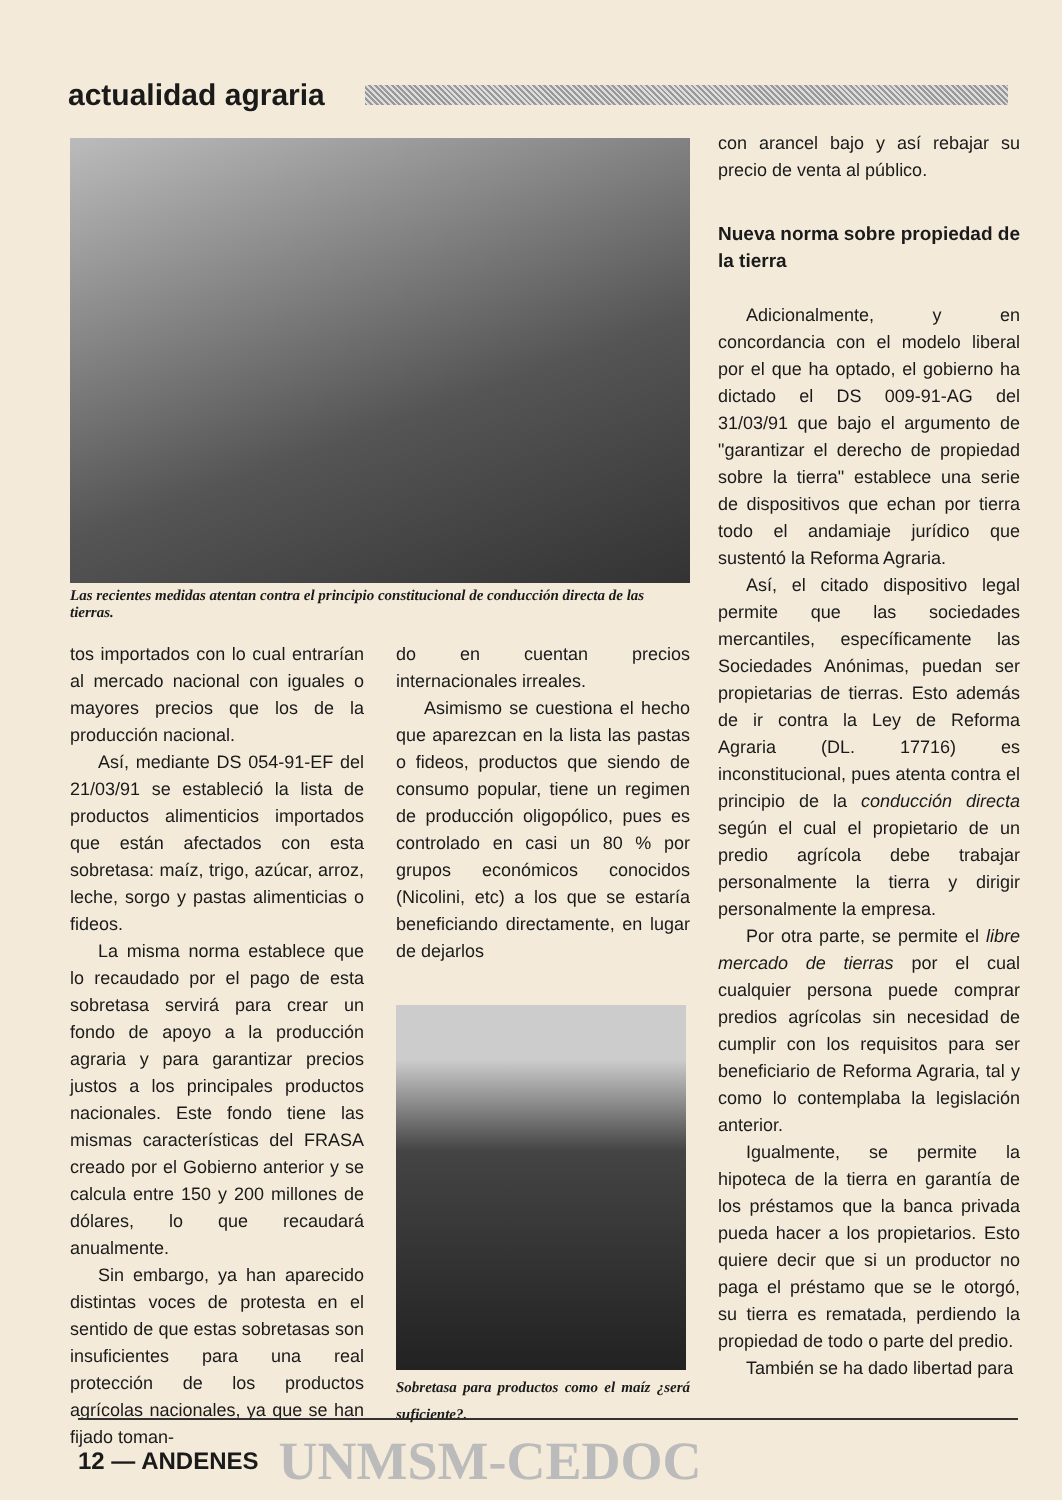actualidad agraria
Las recientes medidas atentan contra el principio constitucional de conducción directa de las tierras.
tos importados con lo cual entrarían al mercado nacional con iguales o mayores precios que los de la producción nacional.
Así, mediante DS 054-91-EF del 21/03/91 se estableció la lista de productos alimenticios importados que están afectados con esta sobretasa: maíz, trigo, azúcar, arroz, leche, sorgo y pastas alimenticias o fideos.
La misma norma establece que lo recaudado por el pago de esta sobretasa servirá para crear un fondo de apoyo a la producción agraria y para garantizar precios justos a los principales productos nacionales. Este fondo tiene las mismas características del FRASA creado por el Gobierno anterior y se calcula entre 150 y 200 millones de dólares, lo que recaudará anualmente.
Sin embargo, ya han aparecido distintas voces de protesta en el sentido de que estas sobretasas son insuficientes para una real protección de los productos agrícolas nacionales, ya que se han fijado toman-
do en cuentan precios internacionales irreales.
Asimismo se cuestiona el hecho que aparezcan en la lista las pastas o fideos, productos que siendo de consumo popular, tiene un regimen de producción oligopólico, pues es controlado en casi un 80 % por grupos económicos conocidos (Nicolini, etc) a los que se estaría beneficiando directamente, en lugar de dejarlos
Sobretasa para productos como el maíz ¿será suficiente?.
con arancel bajo y así rebajar su precio de venta al público.
Nueva norma sobre propiedad de la tierra
Adicionalmente, y en concordancia con el modelo liberal por el que ha optado, el gobierno ha dictado el DS 009-91-AG del 31/03/91 que bajo el argumento de "garantizar el derecho de propiedad sobre la tierra" establece una serie de dispositivos que echan por tierra todo el andamiaje jurídico que sustentó la Reforma Agraria.
Así, el citado dispositivo legal permite que las sociedades mercantiles, específicamente las Sociedades Anónimas, puedan ser propietarias de tierras. Esto además de ir contra la Ley de Reforma Agraria (DL. 17716) es inconstitucional, pues atenta contra el principio de la conducción directa según el cual el propietario de un predio agrícola debe trabajar personalmente la tierra y dirigir personalmente la empresa.
Por otra parte, se permite el libre mercado de tierras por el cual cualquier persona puede comprar predios agrícolas sin necesidad de cumplir con los requisitos para ser beneficiario de Reforma Agraria, tal y como lo contemplaba la legislación anterior.
Igualmente, se permite la hipoteca de la tierra en garantía de los préstamos que la banca privada pueda hacer a los propietarios. Esto quiere decir que si un productor no paga el préstamo que se le otorgó, su tierra es rematada, perdiendo la propiedad de todo o parte del predio.
También se ha dado libertad para
12 — ANDENES UNMSM-CEDOC